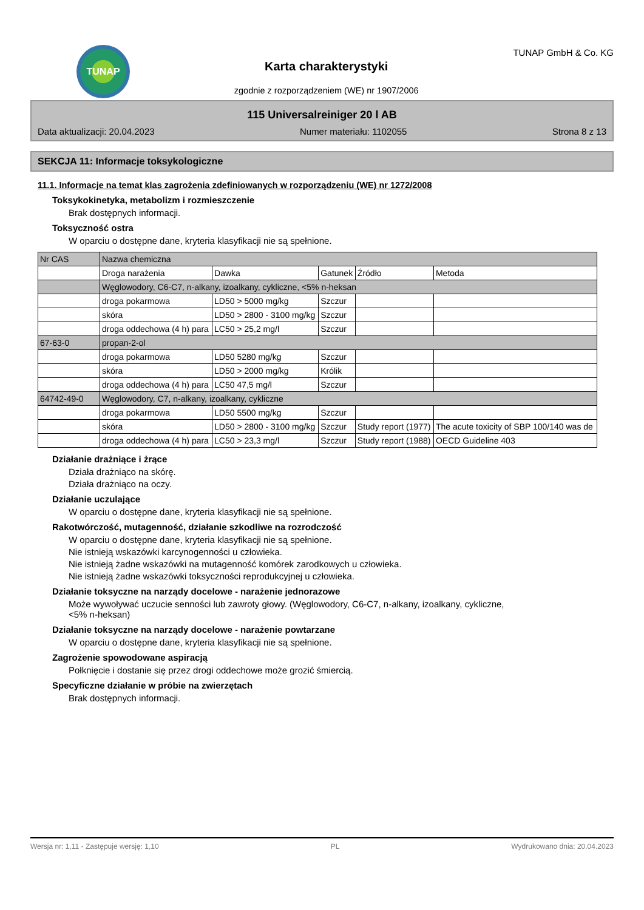TUNAP
Karta charakterystyki
zgodnie z rozporządzeniem (WE) nr 1907/2006
TUNAP GmbH & Co. KG
115 Universalreiniger 20 l AB
Data aktualizacji: 20.04.2023 Numer materiału: 1102055 Strona 8 z 13
SEKCJA 11: Informacje toksykologiczne
11.1. Informacje na temat klas zagrożenia zdefiniowanych w rozporządzeniu (WE) nr 1272/2008
Toksykokinetyka, metabolizm i rozmieszczenie
Brak dostępnych informacji.
Toksyczność ostra
W oparciu o dostępne dane, kryteria klasyfikacji nie są spełnione.
| Nr CAS | Nazwa chemiczna | | | | |
| --- | --- | --- | --- | --- | --- |
| | Droga narażenia | Dawka | Gatunek | Źródło | Metoda |
| | Węglowodory, C6-C7, n-alkany, izoalkany, cykliczne, <5% n-heksan | | | | |
| | droga pokarmowa | LD50 > 5000 mg/kg | Szczur | | |
| | skóra | LD50 > 2800 - 3100 mg/kg | Szczur | | |
| | droga oddechowa (4 h) para | LC50 > 25,2 mg/l | Szczur | | |
| 67-63-0 | propan-2-ol | | | | |
| | droga pokarmowa | LD50 5280 mg/kg | Szczur | | |
| | skóra | LD50 > 2000 mg/kg | Królik | | |
| | droga oddechowa (4 h) para | LC50 47,5 mg/l | Szczur | | |
| 64742-49-0 | Węglowodory, C7, n-alkany, izoalkany, cykliczne | | | | |
| | droga pokarmowa | LD50 5500 mg/kg | Szczur | | |
| | skóra | LD50 > 2800 - 3100 mg/kg | Szczur | Study report (1977) | The acute toxicity of SBP 100/140 was de |
| | droga oddechowa (4 h) para | LC50 > 23,3 mg/l | Szczur | Study report (1988) | OECD Guideline 403 |
Działanie drażniące i żrące
Działa drażniąco na skórę.
Działa drażniąco na oczy.
Działanie uczulające
W oparciu o dostępne dane, kryteria klasyfikacji nie są spełnione.
Rakotwórczość, mutagenność, działanie szkodliwe na rozrodczość
W oparciu o dostępne dane, kryteria klasyfikacji nie są spełnione.
Nie istnieją wskazówki karcynogenności u człowieka.
Nie istnieją żadne wskazówki na mutagenność komórek zarodkowych u człowieka.
Nie istnieją żadne wskazówki toksyczności reprodukcyjnej u człowieka.
Działanie toksyczne na narządy docelowe - narażenie jednorazowe
Może wywoływać uczucie senności lub zawroty głowy. (Węglowodory, C6-C7, n-alkany, izoalkany, cykliczne,
<5% n-heksan)
Działanie toksyczne na narządy docelowe - narażenie powtarzane
W oparciu o dostępne dane, kryteria klasyfikacji nie są spełnione.
Zagrożenie spowodowane aspiracją
Połknięcie i dostanie się przez drogi oddechowe może grozić śmiercią.
Specyficzne działanie w próbie na zwierzętach
Brak dostępnych informacji.
Wersja nr: 1,11 - Zastępuje wersję: 1,10 PL Wydrukowano dnia: 20.04.2023